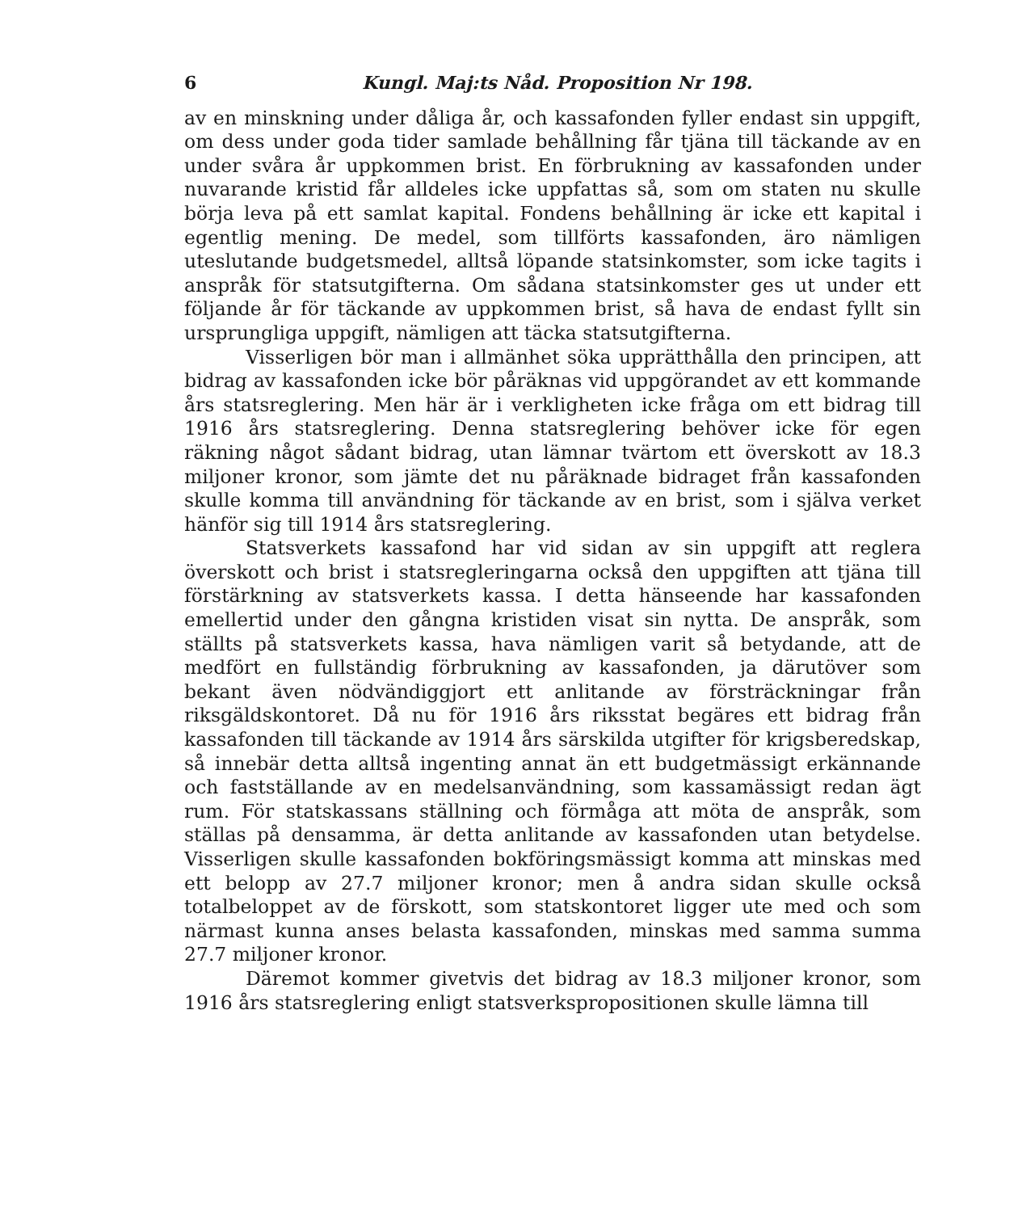6 Kungl. Maj:ts Nåd. Proposition Nr 198.
av en minskning under dåliga år, och kassafonden fyller endast sin uppgift, om dess under goda tider samlade behållning får tjäna till täckande av en under svåra år uppkommen brist. En förbrukning av kassafonden under nuvarande kristid får alldeles icke uppfattas så, som om staten nu skulle börja leva på ett samlat kapital. Fondens behållning är icke ett kapital i egentlig mening. De medel, som tillförts kassafonden, äro nämligen uteslutande budgetsmedel, alltså löpande statsinkomster, som icke tagits i anspråk för statsutgifterna. Om sådana statsinkomster ges ut under ett följande år för täckande av uppkommen brist, så hava de endast fyllt sin ursprungliga uppgift, nämligen att täcka statsutgifterna.
Visserligen bör man i allmänhet söka upprätthålla den principen, att bidrag av kassafonden icke bör påräknas vid uppgörandet av ett kommande års statsreglering. Men här är i verkligheten icke fråga om ett bidrag till 1916 års statsreglering. Denna statsreglering behöver icke för egen räkning något sådant bidrag, utan lämnar tvärtom ett överskott av 18.3 miljoner kronor, som jämte det nu påräknade bidraget från kassafonden skulle komma till användning för täckande av en brist, som i själva verket hänför sig till 1914 års statsreglering.
Statsverkets kassafond har vid sidan av sin uppgift att reglera överskott och brist i statsregleringarna också den uppgiften att tjäna till förstärkning av statsverkets kassa. I detta hänseende har kassafonden emellertid under den gångna kristiden visat sin nytta. De anspråk, som ställts på statsverkets kassa, hava nämligen varit så betydande, att de medfört en fullständig förbrukning av kassafonden, ja därutöver som bekant även nödvändiggjort ett anlitande av försträckningar från riksgäldskontoret. Då nu för 1916 års riksstat begäres ett bidrag från kassafonden till täckande av 1914 års särskilda utgifter för krigsberedskap, så innebär detta alltså ingenting annat än ett budgetmässigt erkännande och fastställande av en medelsanvändning, som kassamässigt redan ägt rum. För statskassans ställning och förmåga att möta de anspråk, som ställas på densamma, är detta anlitande av kassafonden utan betydelse. Visserligen skulle kassafonden bokföringsmässigt komma att minskas med ett belopp av 27.7 miljoner kronor; men å andra sidan skulle också totalbeloppet av de förskott, som statskontoret ligger ute med och som närmast kunna anses belasta kassafonden, minskas med samma summa 27.7 miljoner kronor.
Däremot kommer givetvis det bidrag av 18.3 miljoner kronor, som 1916 års statsreglering enligt statsverkspropositionen skulle lämna till